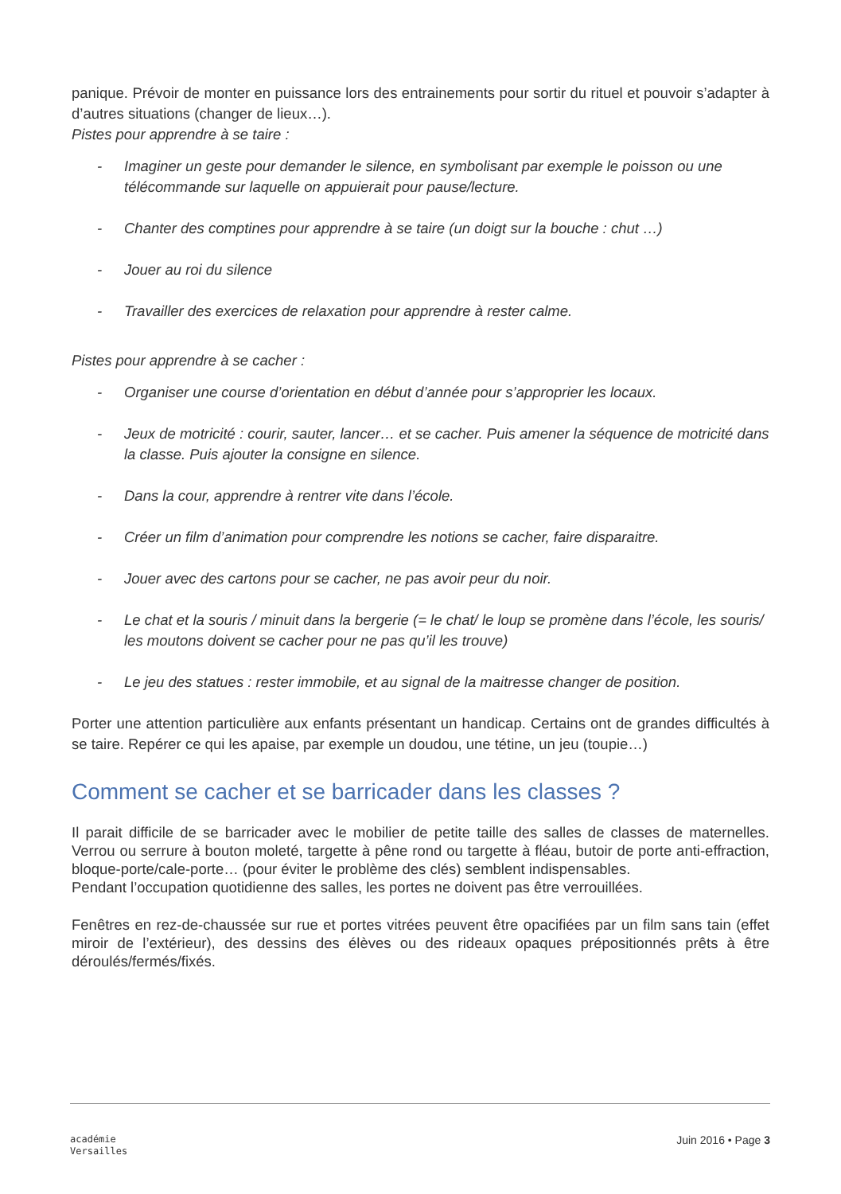panique. Prévoir de monter en puissance lors des entrainements pour sortir du rituel et pouvoir s’adapter à d’autres situations (changer de lieux…).
Pistes pour apprendre à se taire :
- Imaginer un geste pour demander le silence, en symbolisant par exemple le poisson ou une télécommande sur laquelle on appuierait pour pause/lecture.
- Chanter des comptines pour apprendre à se taire (un doigt sur la bouche : chut …)
- Jouer au roi du silence
- Travailler des exercices de relaxation pour apprendre à rester calme.
Pistes pour apprendre à se cacher :
- Organiser une course d’orientation en début d’année pour s’approprier les locaux.
- Jeux de motricité : courir, sauter, lancer… et se cacher. Puis amener la séquence de motricité dans la classe. Puis ajouter la consigne en silence.
- Dans la cour, apprendre à rentrer vite dans l’école.
- Créer un film d’animation pour comprendre les notions se cacher, faire disparaitre.
- Jouer avec des cartons pour se cacher, ne pas avoir peur du noir.
- Le chat et la souris / minuit dans la bergerie (= le chat/ le loup se promène dans l’école, les souris/ les moutons doivent se cacher pour ne pas qu’il les trouve)
- Le jeu des statues : rester immobile, et au signal de la maitresse changer de position.
Porter une attention particulière aux enfants présentant un handicap. Certains ont de grandes difficultés à se taire. Repérer ce qui les apaise, par exemple un doudou, une tétine, un jeu (toupie…)
Comment se cacher et se barricader dans les classes ?
Il parait difficile de se barricader avec le mobilier de petite taille des salles de classes de maternelles. Verrou ou serrure à bouton moleté, targette à pêne rond ou targette à fléau, butoir de porte anti-effraction, bloque-porte/cale-porte… (pour éviter le problème des clés) semblent indispensables.
Pendant l’occupation quotidienne des salles, les portes ne doivent pas être verrouillées.
Fenêtres en rez-de-chaussée sur rue et portes vitrées peuvent être opacifiées par un film sans tain (effet miroir de l’extérieur), des dessins des élèves ou des rideaux opaques prépositionnés prêts à être déroulés/fermés/fixés.
académie
Versailles
Juin 2016 • Page 3